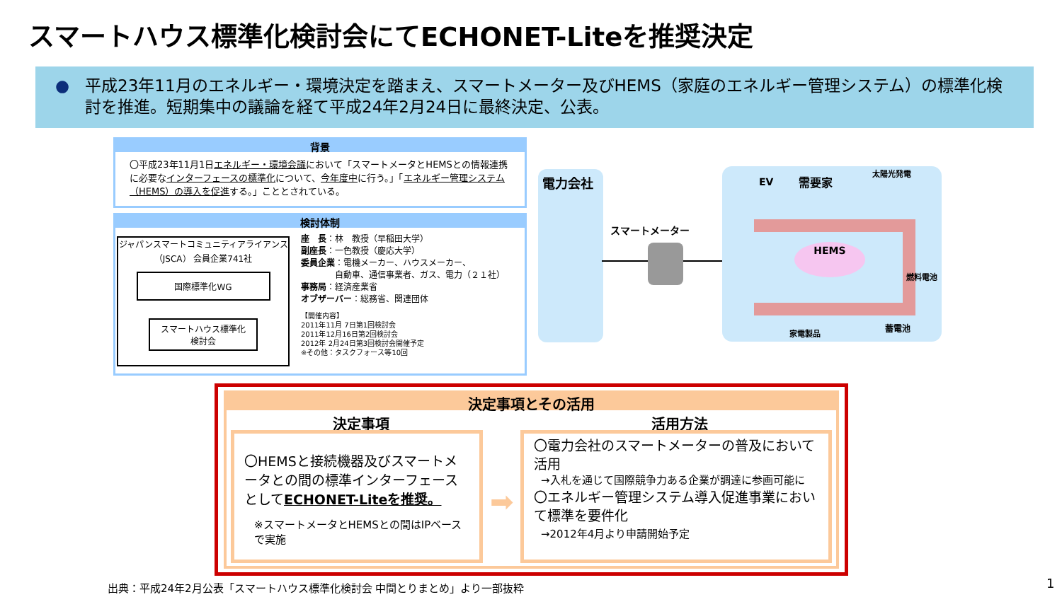スマートハウス標準化検討会にてECHONET-Liteを推奨決定
● 平成23年11月のエネルギー・環境決定を踏まえ、スマートメーター及びHEMS（家庭のエネルギー管理システム）の標準化検討を推進。短期集中の議論を経て平成24年2月24日に最終決定、公表。
背景
〇平成23年11月1日エネルギー・環境会議において「スマートメータとHEMSとの情報連携に必要なインターフェースの標準化について、今年度中に行う。」「エネルギー管理システム （HEMS）の導入を促進する。」こととされている。
検討体制
ジャパンスマートコミュニティアライアンス（JSCA） 会員企業741社
国際標準化WG
スマートハウス標準化
検討会
座　長：林　教授（早稲田大学）
副座長：一色教授（慶応大学）
委員企業：電機メーカー、ハウスメーカー、
　　　　自動車、通信事業者、ガス、電力（２１社）
事務局：経済産業省
オブザーバー：総務省、関連団体
【開催内容】
2011年11月 7日第1回検討会
2011年12月16日第2回検討会
2012年 2月24日第3回検討会開催予定
※その他：タスクフォース等10回
電力会社
スマートメーター
HEMS
EV 需要家
太陽光発電
燃料電池
家電製品
蓄電池
決定事項とその活用
決定事項 活用方法
〇HEMSと接続機器及びスマートメータとの間の標準インターフェースとしてECHONET-Liteを推奨。
※スマートメータとHEMSとの間はIPベースで実施
➡
〇電力会社のスマートメーターの普及において活用
→入札を通じて国際競争力ある企業が調達に参画可能に
〇エネルギー管理システム導入促進事業において標準を要件化
→2012年4月より申請開始予定
出典：平成24年2月公表「スマートハウス標準化検討会 中間とりまとめ」より一部抜粋
1